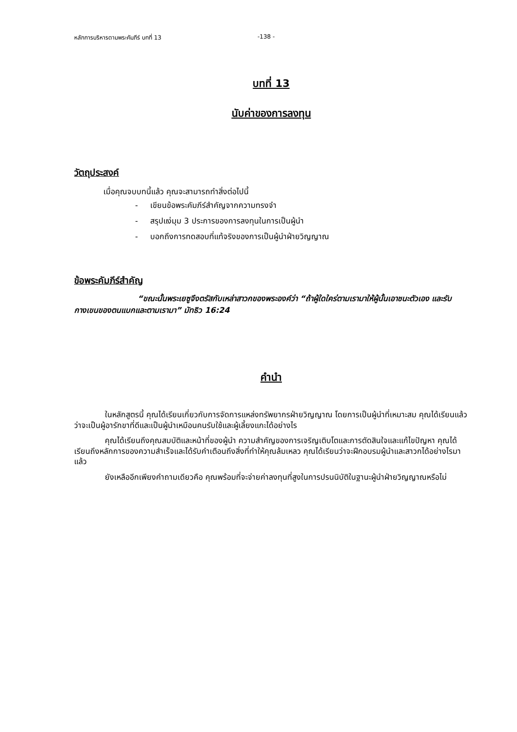หลักการบริหารตามพระคัมภีร์ บทที่ 13 -138 -
บทที่ 13
นับค่าของการลงทุน
วัตถุประสงค์
เมื่อคุณจบบทนี้แล้ว คุณจะสามารถทำสิ่งต่อไปนี้
- เขียนข้อพระคัมภีร์สำคัญจากความทรงจำ
- สรุปแง่มุม 3 ประการของการลงทุนในการเป็นผู้นำ
- บอกถึงการทดสอบที่แท้จริงของการเป็นผู้นำฝ่ายวิญญาณ
ข้อพระคัมภีร์สำคัญ
“ขณะนั้นพระเยซูจึงตรัสกับเหล่าสาวกของพระองค์ว่า “ถ้าผู้ใดใคร่ตามเรามาให้ผู้นั้นเอาชนะตัวเอง และรับกางเขนของตนแบกและตามเรามา” มัทธิว 16:24
คำนำ
ในหลักสูตรนี้ คุณได้เรียนเกี่ยวกับการจัดการแหล่งทรัพยากรฝ่ายวิญญาณ โดยการเป็นผู้นำที่เหมาะสม คุณได้เรียนแล้วว่าจะเป็นผู้อารักขาที่ดีและเป็นผู้นำเหมือนคนรับใช้และผู้เลี้ยงแกะได้อย่างไร
คุณได้เรียนถึงคุณสมบัติและหน้าที่ของผู้นำ ความสำคัญของการเจริญเติบโตและการตัดสินใจและแก้ไขปัญหา คุณได้เรียนถึงหลักการของความสำเร็จและได้รับคำเตือนถึงสิ่งที่ทำให้คุณล้มเหลว คุณได้เรียนว่าจะฝึกอบรมผู้นำและสาวกได้อย่างไรมาแล้ว
ยังเหลืออีกเพียงคำถามเดียวคือ คุณพร้อมที่จะจ่ายค่าลงทุนที่สูงในการปรนนิบัติในฐานะผู้นำฝ่ายวิญญาณหรือไม่